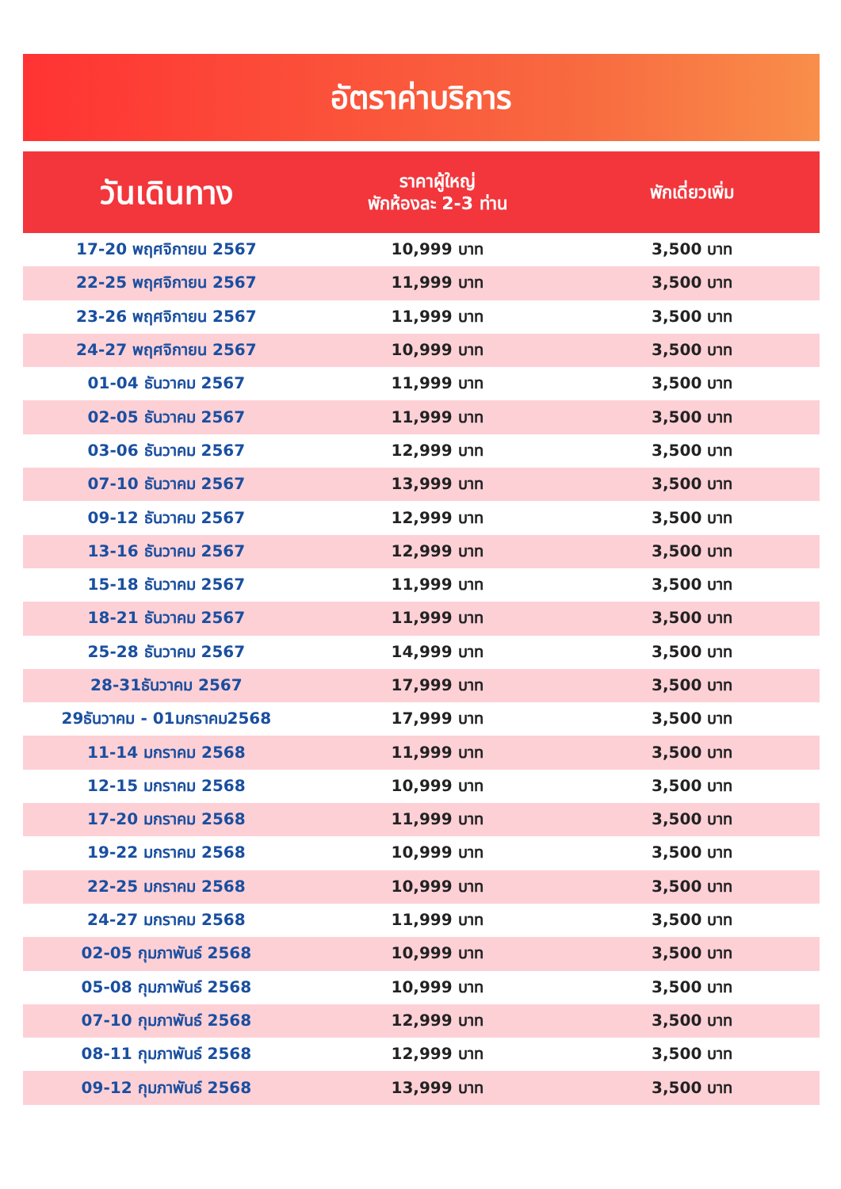อัตราค่าบริการ
| วันเดินทาง | ราคาผู้ใหญ่ พักห้องละ 2-3 ท่าน | พักเดี่ยวเพิ่ม |
| --- | --- | --- |
| 17-20 พฤศจิกายน 2567 | 10,999 บาท | 3,500 บาท |
| 22-25 พฤศจิกายน 2567 | 11,999 บาท | 3,500 บาท |
| 23-26 พฤศจิกายน 2567 | 11,999 บาท | 3,500 บาท |
| 24-27 พฤศจิกายน 2567 | 10,999 บาท | 3,500 บาท |
| 01-04 ธันวาคม 2567 | 11,999 บาท | 3,500 บาท |
| 02-05 ธันวาคม 2567 | 11,999 บาท | 3,500 บาท |
| 03-06 ธันวาคม 2567 | 12,999 บาท | 3,500 บาท |
| 07-10 ธันวาคม 2567 | 13,999 บาท | 3,500 บาท |
| 09-12 ธันวาคม 2567 | 12,999 บาท | 3,500 บาท |
| 13-16 ธันวาคม 2567 | 12,999 บาท | 3,500 บาท |
| 15-18 ธันวาคม 2567 | 11,999 บาท | 3,500 บาท |
| 18-21 ธันวาคม 2567 | 11,999 บาท | 3,500 บาท |
| 25-28 ธันวาคม 2567 | 14,999 บาท | 3,500 บาท |
| 28-31ธันวาคม 2567 | 17,999 บาท | 3,500 บาท |
| 29ธันวาคม - 01มกราคม2568 | 17,999 บาท | 3,500 บาท |
| 11-14 มกราคม 2568 | 11,999 บาท | 3,500 บาท |
| 12-15 มกราคม 2568 | 10,999 บาท | 3,500 บาท |
| 17-20 มกราคม 2568 | 11,999 บาท | 3,500 บาท |
| 19-22 มกราคม 2568 | 10,999 บาท | 3,500 บาท |
| 22-25 มกราคม 2568 | 10,999 บาท | 3,500 บาท |
| 24-27 มกราคม 2568 | 11,999 บาท | 3,500 บาท |
| 02-05 กุมภาพันธ์ 2568 | 10,999 บาท | 3,500 บาท |
| 05-08 กุมภาพันธ์ 2568 | 10,999 บาท | 3,500 บาท |
| 07-10 กุมภาพันธ์ 2568 | 12,999 บาท | 3,500 บาท |
| 08-11 กุมภาพันธ์ 2568 | 12,999 บาท | 3,500 บาท |
| 09-12 กุมภาพันธ์ 2568 | 13,999 บาท | 3,500 บาท |